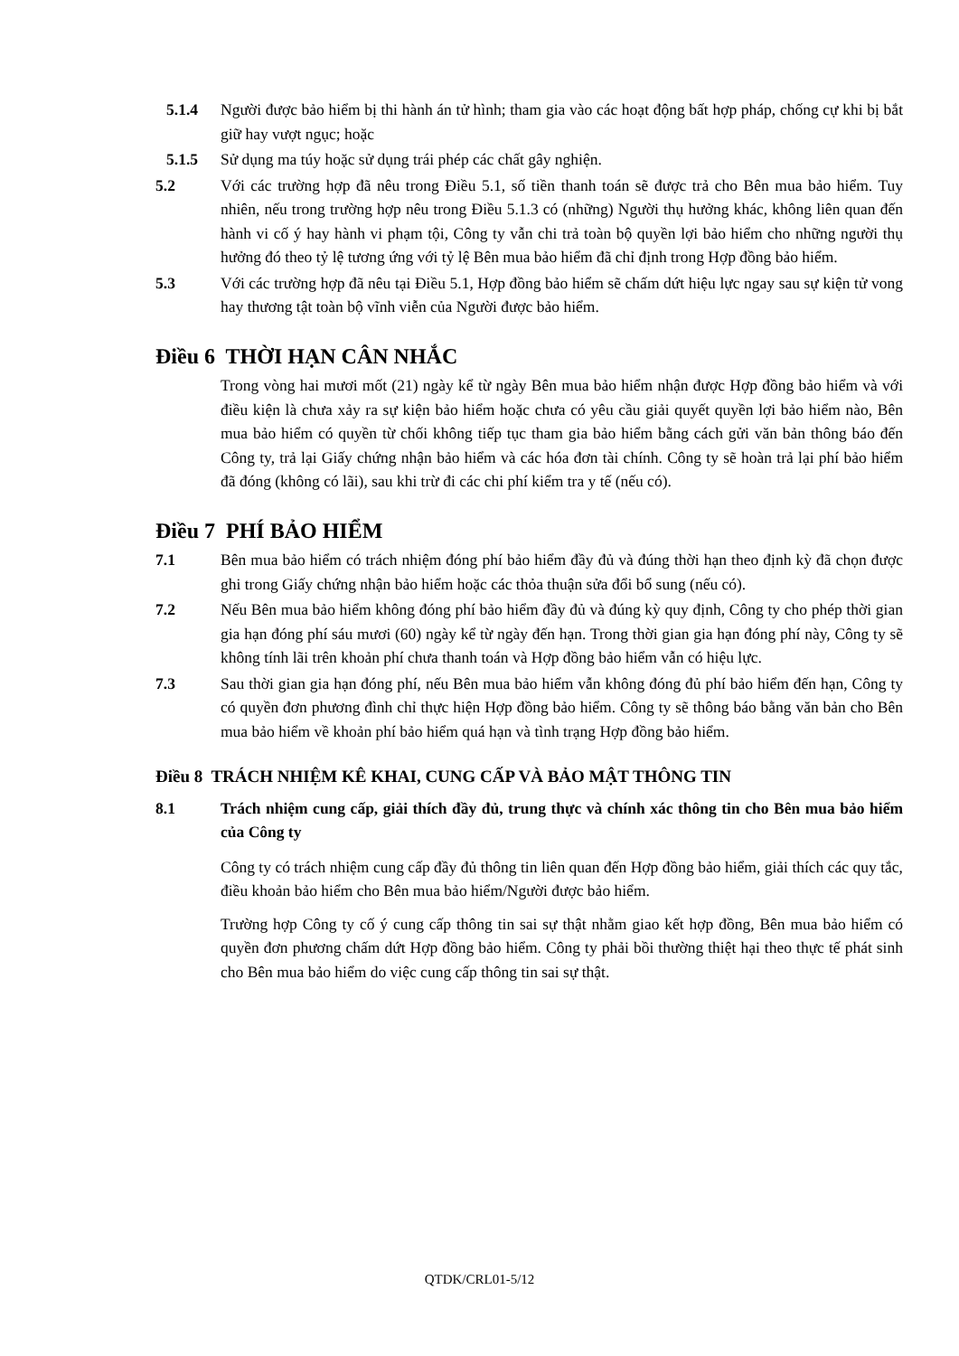5.1.4 Người được bảo hiểm bị thi hành án tử hình; tham gia vào các hoạt động bất hợp pháp, chống cự khi bị bắt giữ hay vượt ngục; hoặc
5.1.5 Sử dụng ma túy hoặc sử dụng trái phép các chất gây nghiện.
5.2 Với các trường hợp đã nêu trong Điều 5.1, số tiền thanh toán sẽ được trả cho Bên mua bảo hiểm. Tuy nhiên, nếu trong trường hợp nêu trong Điều 5.1.3 có (những) Người thụ hưởng khác, không liên quan đến hành vi cố ý hay hành vi phạm tội, Công ty vẫn chi trả toàn bộ quyền lợi bảo hiểm cho những người thụ hưởng đó theo tỷ lệ tương ứng với tỷ lệ Bên mua bảo hiểm đã chỉ định trong Hợp đồng bảo hiểm.
5.3 Với các trường hợp đã nêu tại Điều 5.1, Hợp đồng bảo hiểm sẽ chấm dứt hiệu lực ngay sau sự kiện tử vong hay thương tật toàn bộ vĩnh viễn của Người được bảo hiểm.
Điều 6 THỜI HẠN CÂN NHẮC
Trong vòng hai mươi mốt (21) ngày kể từ ngày Bên mua bảo hiểm nhận được Hợp đồng bảo hiểm và với điều kiện là chưa xảy ra sự kiện bảo hiểm hoặc chưa có yêu cầu giải quyết quyền lợi bảo hiểm nào, Bên mua bảo hiểm có quyền từ chối không tiếp tục tham gia bảo hiểm bằng cách gửi văn bản thông báo đến Công ty, trả lại Giấy chứng nhận bảo hiểm và các hóa đơn tài chính. Công ty sẽ hoàn trả lại phí bảo hiểm đã đóng (không có lãi), sau khi trừ đi các chi phí kiểm tra y tế (nếu có).
Điều 7 PHÍ BẢO HIỂM
7.1 Bên mua bảo hiểm có trách nhiệm đóng phí bảo hiểm đầy đủ và đúng thời hạn theo định kỳ đã chọn được ghi trong Giấy chứng nhận bảo hiểm hoặc các thỏa thuận sửa đổi bổ sung (nếu có).
7.2 Nếu Bên mua bảo hiểm không đóng phí bảo hiểm đầy đủ và đúng kỳ quy định, Công ty cho phép thời gian gia hạn đóng phí sáu mươi (60) ngày kể từ ngày đến hạn. Trong thời gian gia hạn đóng phí này, Công ty sẽ không tính lãi trên khoản phí chưa thanh toán và Hợp đồng bảo hiểm vẫn có hiệu lực.
7.3 Sau thời gian gia hạn đóng phí, nếu Bên mua bảo hiểm vẫn không đóng đủ phí bảo hiểm đến hạn, Công ty có quyền đơn phương đình chỉ thực hiện Hợp đồng bảo hiểm. Công ty sẽ thông báo bằng văn bản cho Bên mua bảo hiểm về khoản phí bảo hiểm quá hạn và tình trạng Hợp đồng bảo hiểm.
Điều 8 TRÁCH NHIỆM KÊ KHAI, CUNG CẤP VÀ BẢO MẬT THÔNG TIN
8.1 Trách nhiệm cung cấp, giải thích đầy đủ, trung thực và chính xác thông tin cho Bên mua bảo hiểm của Công ty
Công ty có trách nhiệm cung cấp đầy đủ thông tin liên quan đến Hợp đồng bảo hiểm, giải thích các quy tắc, điều khoản bảo hiểm cho Bên mua bảo hiểm/Người được bảo hiểm.
Trường hợp Công ty cố ý cung cấp thông tin sai sự thật nhằm giao kết hợp đồng, Bên mua bảo hiểm có quyền đơn phương chấm dứt Hợp đồng bảo hiểm. Công ty phải bồi thường thiệt hại theo thực tế phát sinh cho Bên mua bảo hiểm do việc cung cấp thông tin sai sự thật.
QTDK/CRL01-5/12